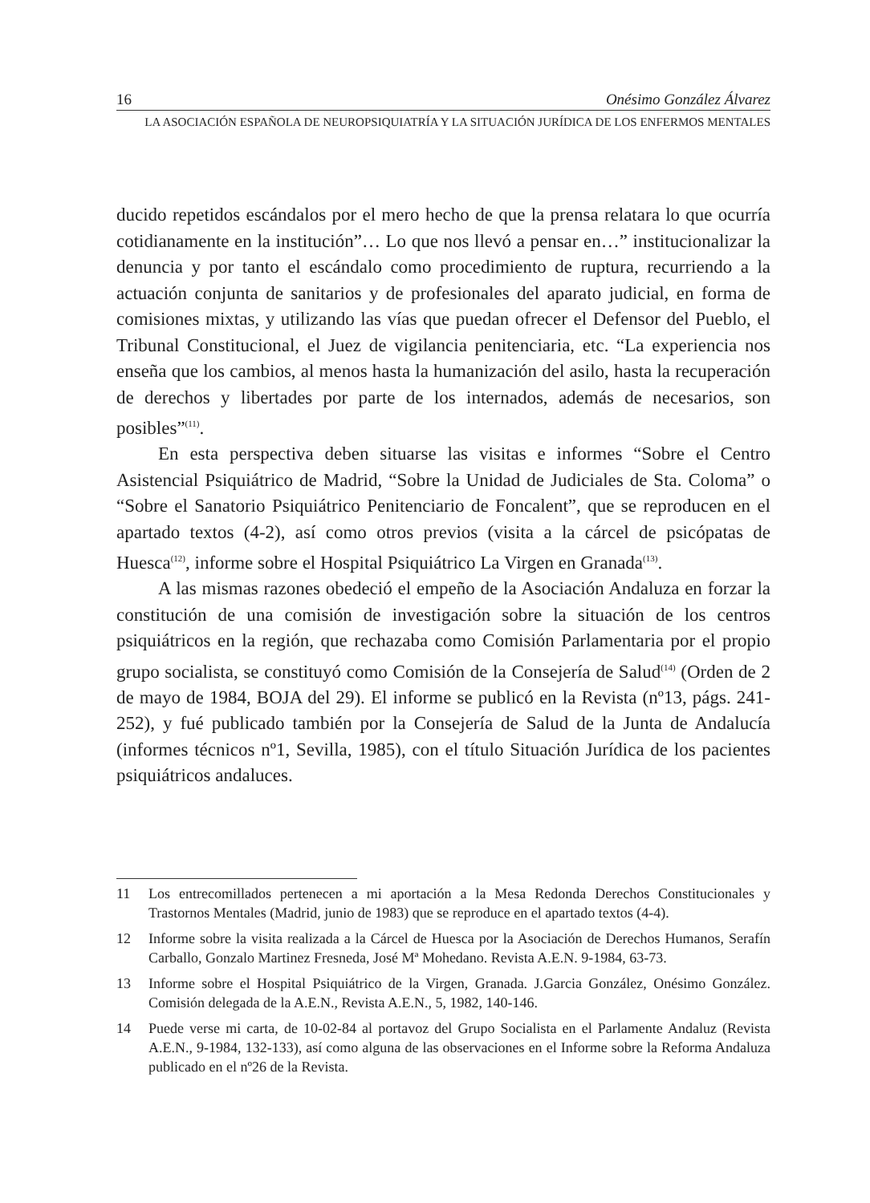16 Onésimo González Álvarez
LA ASOCIACIÓN ESPAÑOLA DE NEUROPSIQUIATRÍA Y LA SITUACIÓN JURÍDICA DE LOS ENFERMOS MENTALES
ducido repetidos escándalos por el mero hecho de que la prensa relatara lo que ocurría cotidianamente en la institución”… Lo que nos llevó a pensar en…” institucionalizar la denuncia y por tanto el escándalo como procedimiento de ruptura, recurriendo a la actuación conjunta de sanitarios y de profesionales del aparato judicial, en forma de comisiones mixtas, y utilizando las vías que puedan ofrecer el Defensor del Pueblo, el Tribunal Constitucional, el Juez de vigilancia penitenciaria, etc. “La experiencia nos enseña que los cambios, al menos hasta la humanización del asilo, hasta la recuperación de derechos y libertades por parte de los internados, además de necesarios, son posibles”<sup>(11)</sup>.
En esta perspectiva deben situarse las visitas e informes “Sobre el Centro Asistencial Psiquiátrico de Madrid, “Sobre la Unidad de Judiciales de Sta. Coloma” o “Sobre el Sanatorio Psiquiátrico Penitenciario de Foncalent”, que se reproducen en el apartado textos (4-2), así como otros previos (visita a la cárcel de psicópatas de Huesca<sup>(12)</sup>, informe sobre el Hospital Psiquiátrico La Virgen en Granada<sup>(13)</sup>.
A las mismas razones obedeció el empeño de la Asociación Andaluza en forzar la constitución de una comisión de investigación sobre la situación de los centros psiquiátricos en la región, que rechazaba como Comisión Parlamentaria por el propio grupo socialista, se constituyó como Comisión de la Consejería de Salud<sup>(14)</sup> (Orden de 2 de mayo de 1984, BOJA del 29). El informe se publicó en la Revista (nº13, págs. 241-252), y fué publicado también por la Consejería de Salud de la Junta de Andalucía (informes técnicos nº1, Sevilla, 1985), con el título Situación Jurídica de los pacientes psiquiátricos andaluces.
11 Los entrecomillados pertenecen a mi aportación a la Mesa Redonda Derechos Constitucionales y Trastornos Mentales (Madrid, junio de 1983) que se reproduce en el apartado textos (4-4).
12 Informe sobre la visita realizada a la Cárcel de Huesca por la Asociación de Derechos Humanos, Serafín Carballo, Gonzalo Martinez Fresneda, José Mª Mohedano. Revista A.E.N. 9-1984, 63-73.
13 Informe sobre el Hospital Psiquiátrico de la Virgen, Granada. J.Garcia González, Onésimo González. Comisión delegada de la A.E.N., Revista A.E.N., 5, 1982, 140-146.
14 Puede verse mi carta, de 10-02-84 al portavoz del Grupo Socialista en el Parlamente Andaluz (Revista A.E.N., 9-1984, 132-133), así como alguna de las observaciones en el Informe sobre la Reforma Andaluza publicado en el nº26 de la Revista.